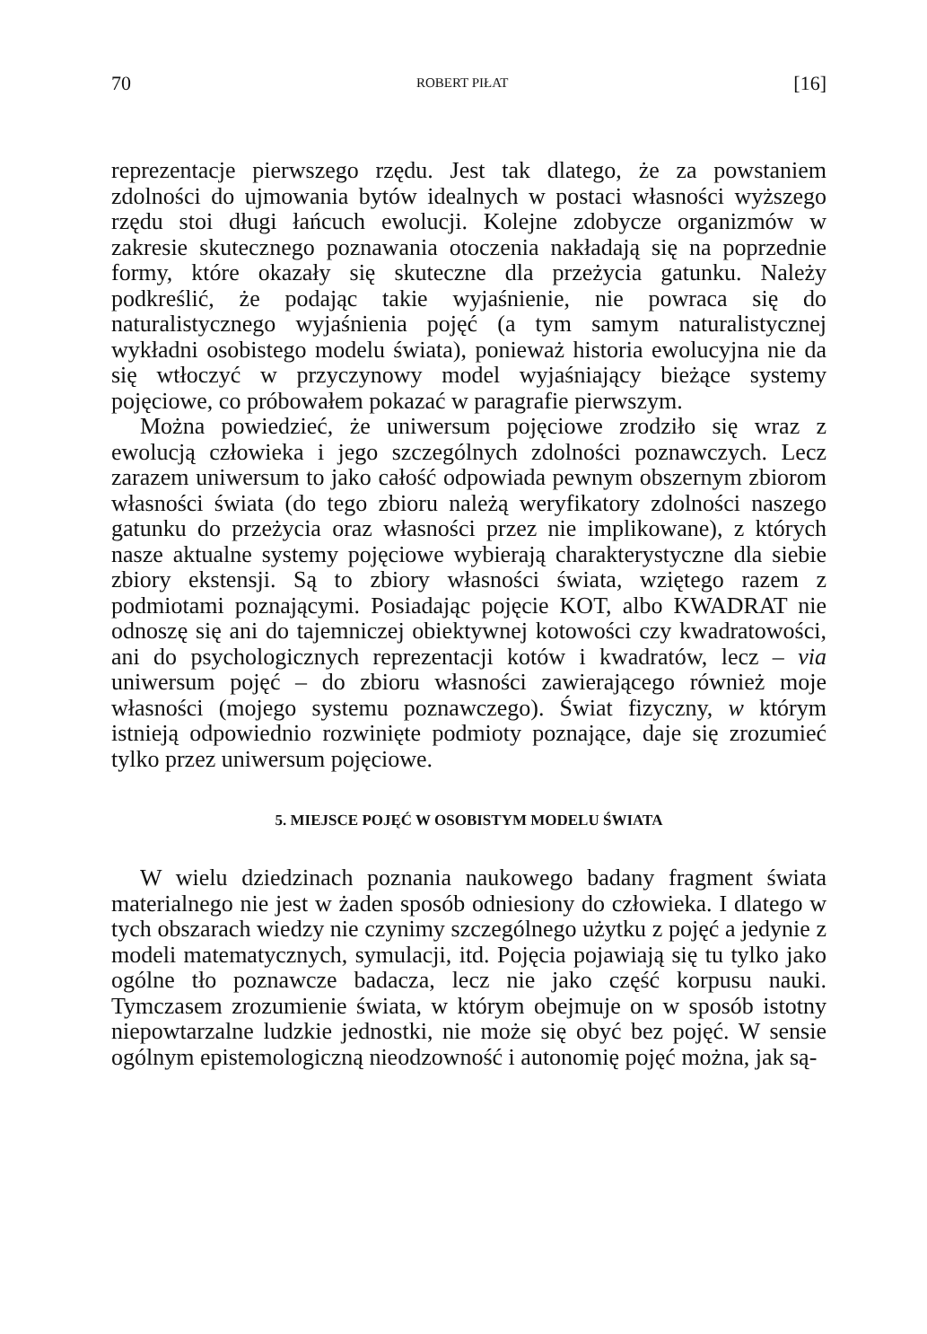70 ROBERT PIŁAT [16]
reprezentacje pierwszego rzędu. Jest tak dlatego, że za powstaniem zdolności do ujmowania bytów idealnych w postaci własności wyższego rzędu stoi długi łańcuch ewolucji. Kolejne zdobycze organizmów w zakresie skutecznego poznawania otoczenia nakładają się na poprzednie formy, które okazały się skuteczne dla przeżycia gatunku. Należy podkreślić, że podając takie wyjaśnienie, nie powraca się do naturalistycznego wyjaśnienia pojęć (a tym samym naturalistycznej wykładni osobistego modelu świata), ponieważ historia ewolucyjna nie da się wtłoczyć w przyczynowy model wyjaśniający bieżące systemy pojęciowe, co próbowałem pokazać w paragrafie pierwszym.
Można powiedzieć, że uniwersum pojęciowe zrodziło się wraz z ewolucją człowieka i jego szczególnych zdolności poznawczych. Lecz zarazem uniwersum to jako całość odpowiada pewnym obszernym zbiorom własności świata (do tego zbioru należą weryfikatory zdolności naszego gatunku do przeżycia oraz własności przez nie implikowane), z których nasze aktualne systemy pojęciowe wybierają charakterystyczne dla siebie zbiory ekstensji. Są to zbiory własności świata, wziętego razem z podmiotami poznającymi. Posiadając pojęcie KOT, albo KWADRAT nie odnoszę się ani do tajemniczej obiektywnej kotowości czy kwadratowości, ani do psychologicznych reprezentacji kotów i kwadratów, lecz – via uniwersum pojęć – do zbioru własności zawierającego również moje własności (mojego systemu poznawczego). Świat fizyczny, w którym istnieją odpowiednio rozwinięte podmioty poznające, daje się zrozumieć tylko przez uniwersum pojęciowe.
5. MIEJSCE POJĘĆ W OSOBISTYM MODELU ŚWIATA
W wielu dziedzinach poznania naukowego badany fragment świata materialnego nie jest w żaden sposób odniesiony do człowieka. I dlatego w tych obszarach wiedzy nie czynimy szczególnego użytku z pojęć a jedynie z modeli matematycznych, symulacji, itd. Pojęcia pojawiają się tu tylko jako ogólne tło poznawcze badacza, lecz nie jako część korpusu nauki. Tymczasem zrozumienie świata, w którym obejmuje on w sposób istotny niepowtarzalne ludzkie jednostki, nie może się obyć bez pojęć. W sensie ogólnym epistemologiczną nieodzowność i autonomię pojęć można, jak są-